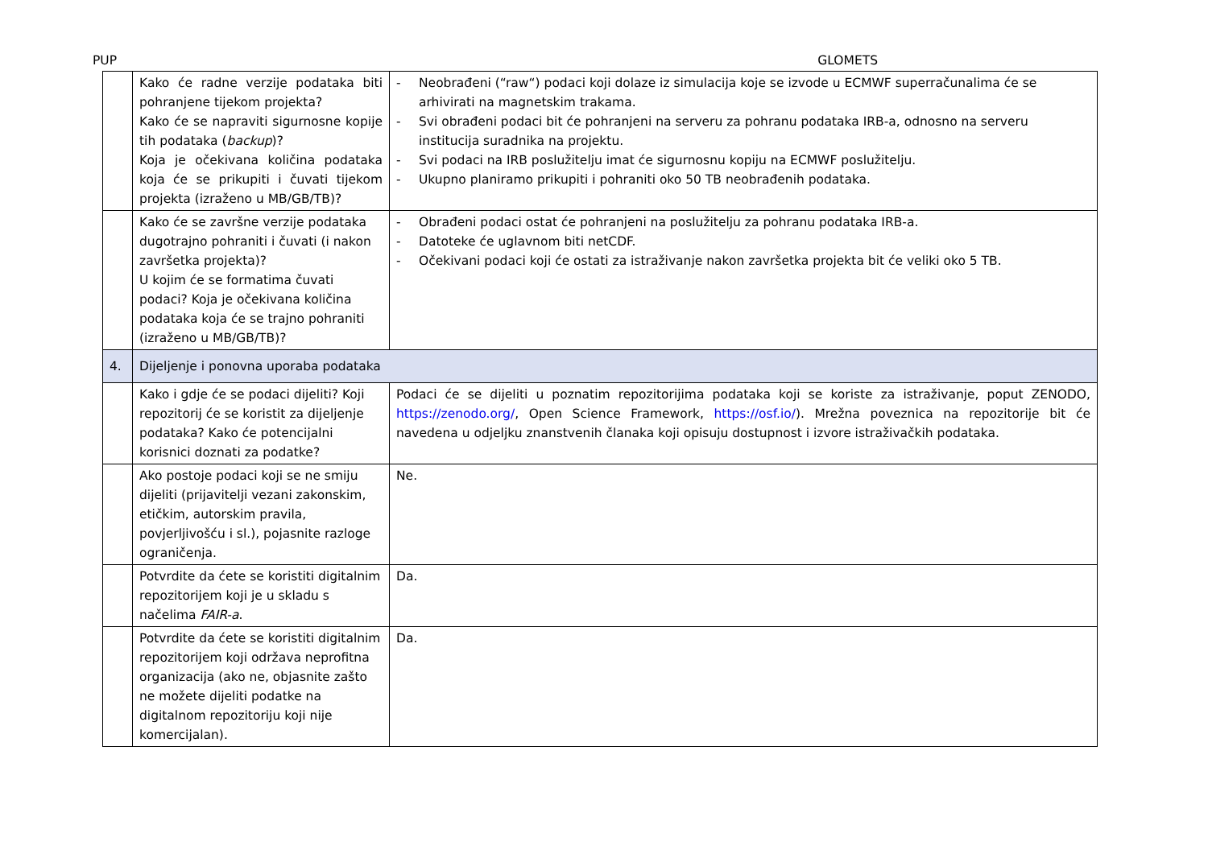PUP GLOMETS
| | Kako će radne verzije podataka biti pohranjene tijekom projekta? Kako će se napraviti sigurnosne kopije tih podataka ( backup )? Koja je očekivana količina podataka koja će se prikupiti i čuvati tijekom projekta (izraženo u MB/GB/TB)? | - Neobrađeni (“raw“) podaci koji dolaze iz simulacija koje se izvode u ECMWF superračunalima će se arhivirati na magnetskim trakama. - Svi obrađeni podaci bit će pohranjeni na serveru za pohranu podataka IRB-a, odnosno na serveru institucija suradnika na projektu. - Svi podaci na IRB poslužitelju imat će sigurnosnu kopiju na ECMWF poslužitelju. - Ukupno planiramo prikupiti i pohraniti oko 50 TB neobrađenih podataka. |
| | Kako će se završne verzije podataka dugotrajno pohraniti i čuvati (i nakon završetka projekta)? U kojim će se formatima čuvati podaci? Koja je očekivana količina podataka koja će se trajno pohraniti (izraženo u MB/GB/TB)? | - Obrađeni podaci ostat će pohranjeni na poslužitelju za pohranu podataka IRB-a. - Datoteke će uglavnom biti netCDF. - Očekivani podaci koji će ostati za istraživanje nakon završetka projekta bit će veliki oko 5 TB. |
| 4. | Dijeljenje i ponovna uporaba podataka | |
| | Kako i gdje će se podaci dijeliti? Koji repozitorij će se koristit za dijeljenje podataka? Kako će potencijalni korisnici doznati za podatke? | Podaci će se dijeliti u poznatim repozitorijima podataka koji se koriste za istraživanje, poput ZENODO, https://zenodo.org/ , Open Science Framework, https://osf.io/ ). Mrežna poveznica na repozitorije bit će navedena u odjeljku znanstvenih članaka koji opisuju dostupnost i izvore istraživačkih podataka. |
| | Ako postoje podaci koji se ne smiju dijeliti (prijavitelji vezani zakonskim, etičkim, autorskim pravila, povjerljivošću i sl.), pojasnite razloge ograničenja. | Ne. |
| | Potvrdite da ćete se koristiti digitalnim repozitorijem koji je u skladu s načelima FAIR-a . | Da. |
| | Potvrdite da ćete se koristiti digitalnim repozitorijem koji održava neprofitna organizacija (ako ne, objasnite zašto ne možete dijeliti podatke na digitalnom repozitoriju koji nije komercijalan). | Da. |